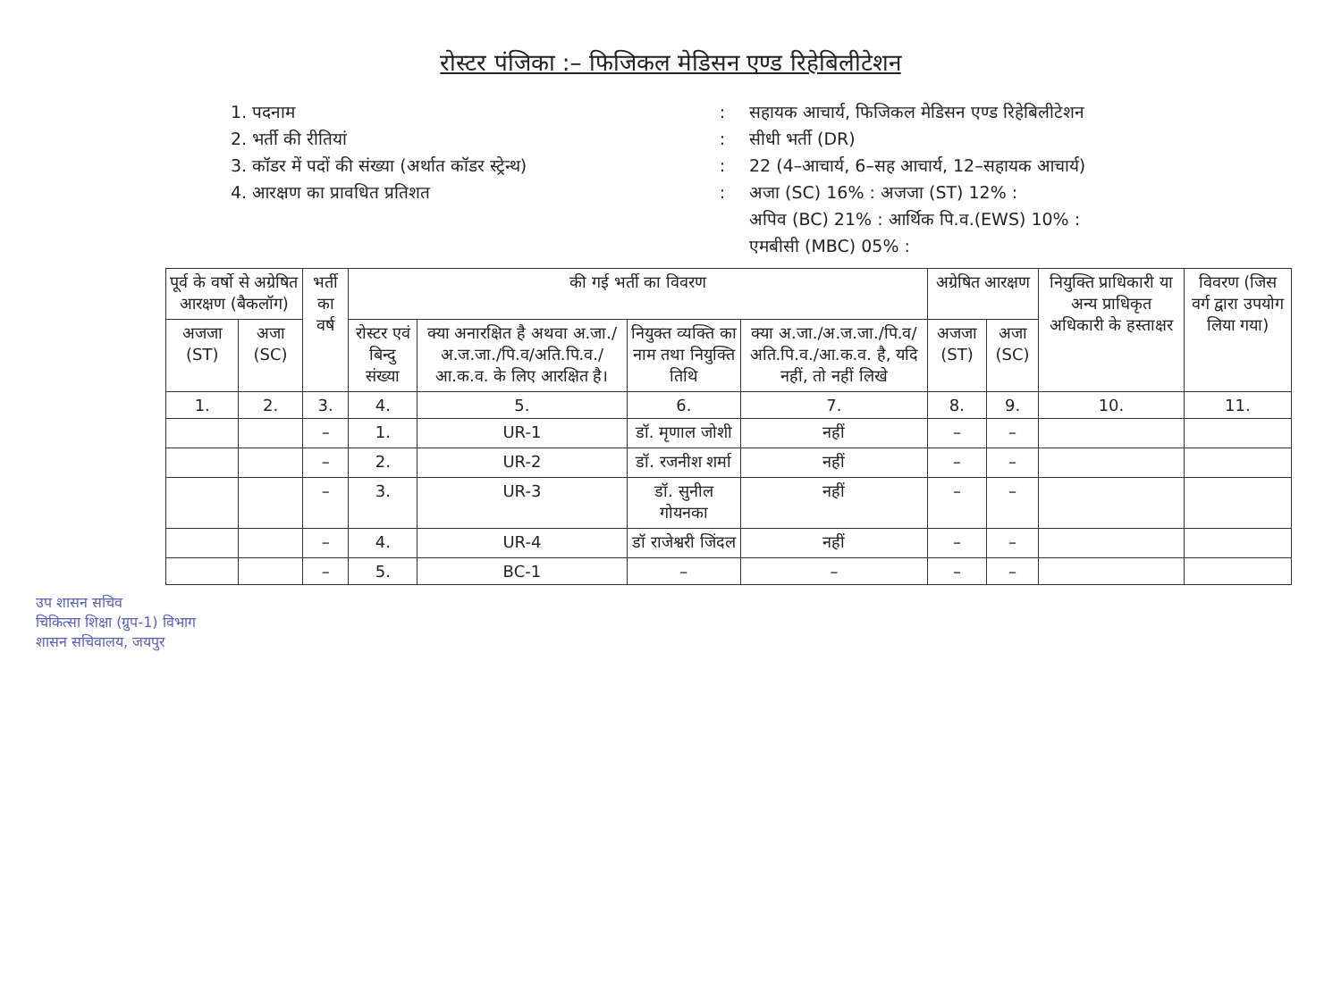रोस्टर पंजिका :– फिजिकल मेडिसन एण्ड रिहेबिलीटेशन
1. पदनाम
:
सहायक आचार्य, फिजिकल मेडिसन एण्ड रिहेबिलीटेशन
2. भर्ती की रीतियां
:
सीधी भर्ती (DR)
3. कॉडर में पदों की संख्या (अर्थात कॉडर स्ट्रेन्थ)
:
22 (4–आचार्य, 6–सह आचार्य, 12–सहायक आचार्य)
4. आरक्षण का प्रावधित प्रतिशत
:
अजा (SC) 16% : अजजा (ST) 12% :
अपिव (BC) 21% : आर्थिक पि.व.(EWS) 10% :
एमबीसी (MBC) 05% :
| पूर्व के वर्षो से अग्रेषित आरक्षण (बैकलॉग) | | भर्ती का वर्ष | की गई भर्ती का विवरण | | | | अग्रेषित आरक्षण | | नियुक्ति प्राधिकारी या अन्य प्राधिकृत अधिकारी के हस्ताक्षर | विवरण (जिस वर्ग द्वारा उपयोग लिया गया) |
| --- | --- | --- | --- | --- | --- | --- | --- | --- | --- | --- |
| अजजा (ST) | अजा (SC) | | रोस्टर एवं बिन्दु संख्या | क्या अनारक्षित है अथवा अ.जा./अ.ज.जा./पि.व/अति.पि.व./आ.क.व. के लिए आरक्षित है। | नियुक्त व्यक्ति का नाम तथा नियुक्ति तिथि | क्या अ.जा./अ.ज.जा./पि.व/अति.पि.व./आ.क.व. है, यदि नहीं, तो नहीं लिखे | अजजा (ST) | अजा (SC) | | |
| 1. | 2. | 3. | 4. | 5. | 6. | 7. | 8. | 9. | 10. | 11. |
| | | – | 1. | UR-1 | डॉ. मृणाल जोशी | नहीं | – | – | | |
| | | – | 2. | UR-2 | डॉ. रजनीश शर्मा | नहीं | – | – | | |
| | | – | 3. | UR-3 | डॉ. सुनील गोयनका | नहीं | – | – | | |
| | | – | 4. | UR-4 | डॉ राजेश्वरी जिंदल | नहीं | – | – | | |
| | | – | 5. | BC-1 | – | – | – | – | | |
उप शासन सचिव
चिकित्सा शिक्षा (ग्रुप-1) विभाग
शासन सचिवालय, जयपुर